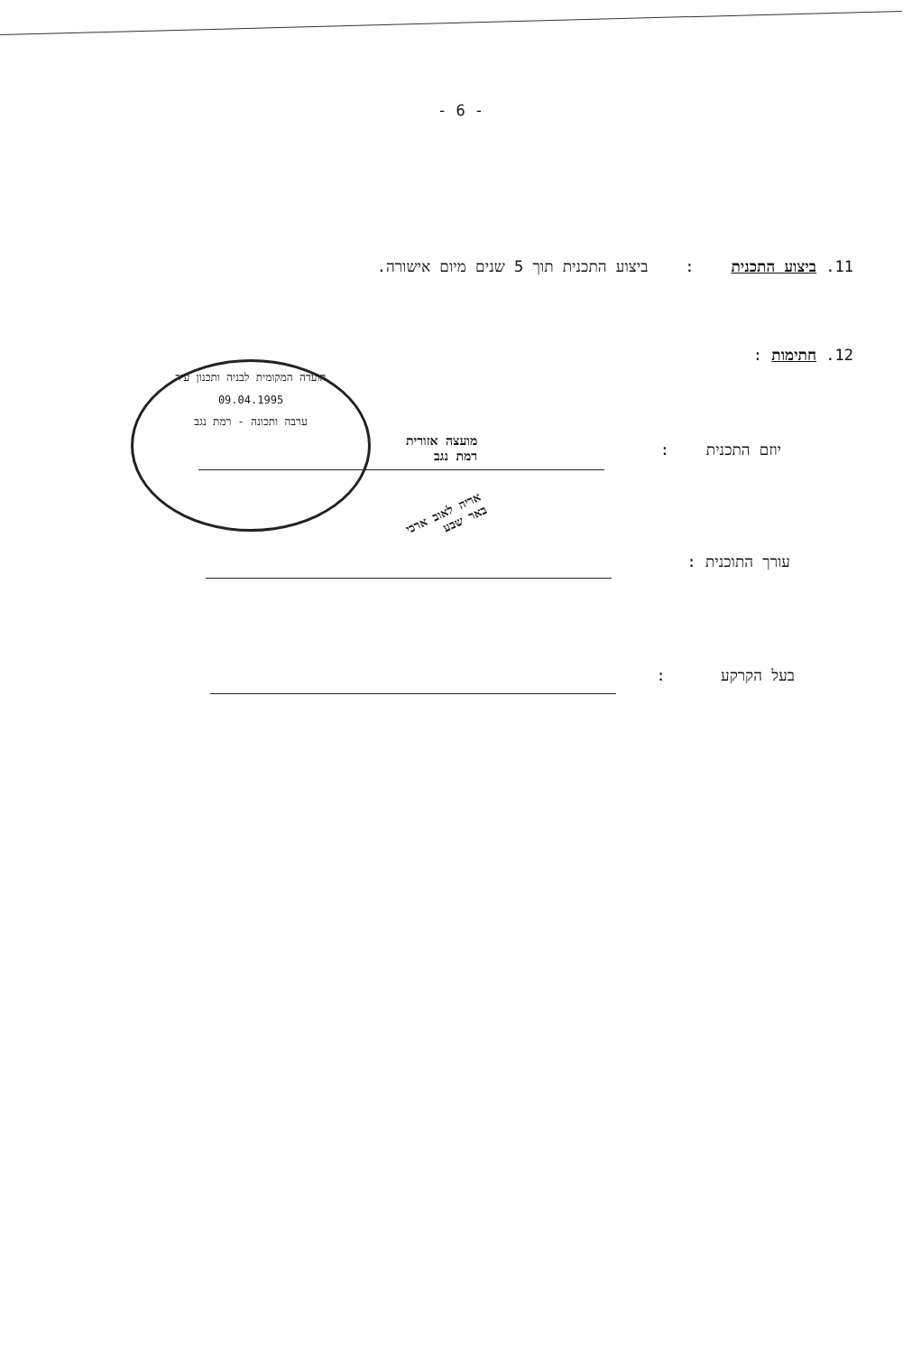- 6 -
11. ביצוע התכנית : ביצוע התכנית תוך 5 שנים מיום אישורה.
12. חתימות :
יוזם התכנית :
עורך התוכנית :
בעל הקרקע :
הועדה המקומית לבניה ותכנון עיר
09.04.1995
ערבה ותכונה - רמת נגב
מועצה אזורית
רמת נגב
אריה לאוב ארכי
באר שבע